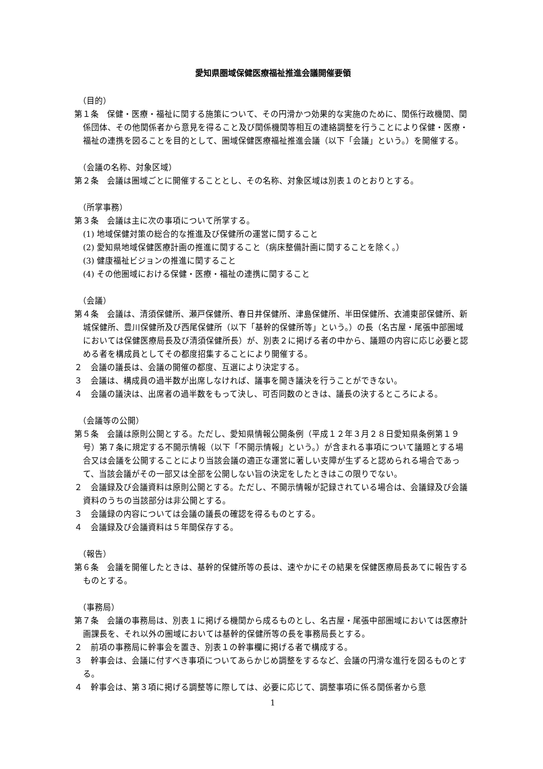愛知県圏域保健医療福祉推進会議開催要領
（目的）
第１条　保健・医療・福祉に関する施策について、その円滑かつ効果的な実施のために、関係行政機関、関係団体、その他関係者から意見を得ること及び関係機関等相互の連絡調整を行うことにより保健・医療・福祉の連携を図ることを目的として、圏域保健医療福祉推進会議（以下「会議」という。）を開催する。
（会議の名称、対象区域）
第２条　会議は圏域ごとに開催することとし、その名称、対象区域は別表１のとおりとする。
（所掌事務）
第３条　会議は主に次の事項について所掌する。
(1) 地域保健対策の総合的な推進及び保健所の運営に関すること
(2) 愛知県地域保健医療計画の推進に関すること（病床整備計画に関することを除く。）
(3) 健康福祉ビジョンの推進に関すること
(4) その他圏域における保健・医療・福祉の連携に関すること
（会議）
第４条　会議は、清須保健所、瀬戸保健所、春日井保健所、津島保健所、半田保健所、衣浦東部保健所、新城保健所、豊川保健所及び西尾保健所（以下「基幹的保健所等」という。）の長（名古屋・尾張中部圏域においては保健医療局長及び清須保健所長）が、別表２に掲げる者の中から、議題の内容に応じ必要と認める者を構成員としてその都度招集することにより開催する。
２　会議の議長は、会議の開催の都度、互選により決定する。
３　会議は、構成員の過半数が出席しなければ、議事を開き議決を行うことができない。
４　会議の議決は、出席者の過半数をもって決し、可否同数のときは、議長の決するところによる。
（会議等の公開）
第５条　会議は原則公開とする。ただし、愛知県情報公開条例（平成１２年３月２８日愛知県条例第１９号）第７条に規定する不開示情報（以下「不開示情報」という。）が含まれる事項について議題とする場合又は会議を公開することにより当該会議の適正な運営に著しい支障が生ずると認められる場合であって、当該会議がその一部又は全部を公開しない旨の決定をしたときはこの限りでない。
２　会議録及び会議資料は原則公開とする。ただし、不開示情報が記録されている場合は、会議録及び会議資料のうちの当該部分は非公開とする。
３　会議録の内容については会議の議長の確認を得るものとする。
４　会議録及び会議資料は５年間保存する。
（報告）
第６条　会議を開催したときは、基幹的保健所等の長は、速やかにその結果を保健医療局長あてに報告するものとする。
（事務局）
第７条　会議の事務局は、別表１に掲げる機関から成るものとし、名古屋・尾張中部圏域においては医療計画課長を、それ以外の圏域においては基幹的保健所等の長を事務局長とする。
２　前項の事務局に幹事会を置き、別表１の幹事欄に掲げる者で構成する。
３　幹事会は、会議に付すべき事項についてあらかじめ調整をするなど、会議の円滑な進行を図るものとする。
４　幹事会は、第３項に掲げる調整等に際しては、必要に応じて、調整事項に係る関係者から意
1